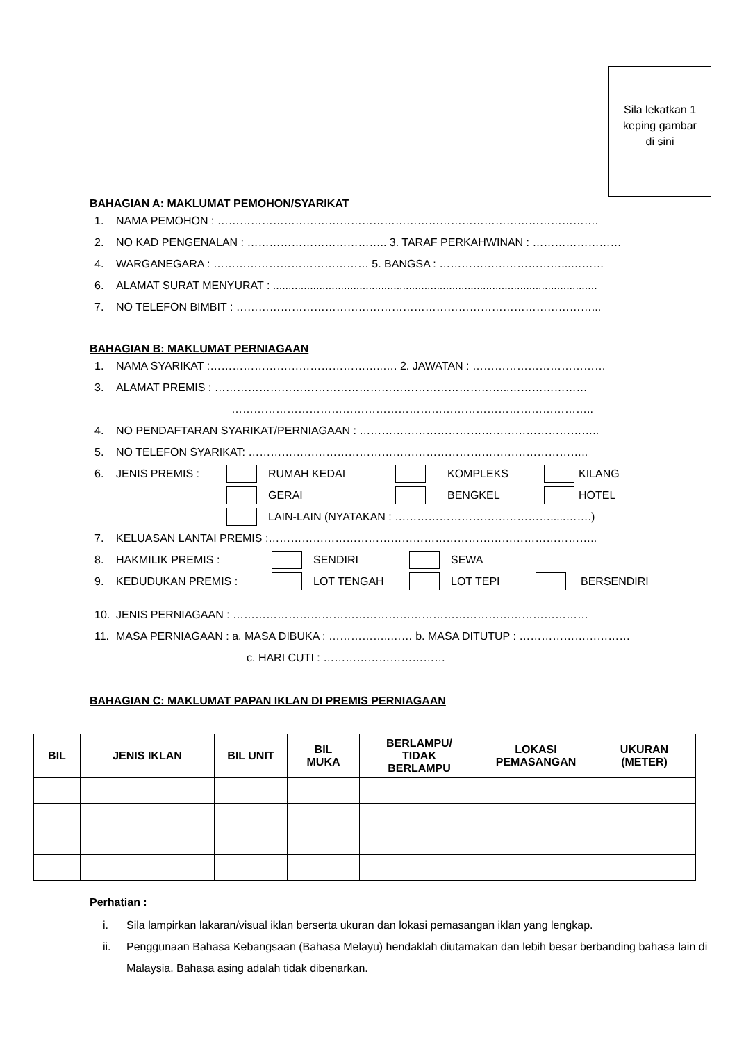Sila lekatkan 1
keping gambar
di sini
BAHAGIAN A: MAKLUMAT PEMOHON/SYARIKAT
1. NAMA PEMOHON : ………………………………………………………………………………………….
2. NO KAD PENGENALAN : ……………………………….. 3. TARAF PERKAHWINAN : ……………………
4. WARGANEGARA : …………………………………… 5. BANGSA : ……………………………...………
6. ALAMAT SURAT MENYURAT : .........................................................................................................
7. NO TELEFON BIMBIT : ……………………………………………………………………………………...
BAHAGIAN B: MAKLUMAT PERNIAGAAN
1. NAMA SYARIKAT :………………………………………..…. 2. JAWATAN : ………………………………
3. ALAMAT PREMIS : ……………………………………………………………………..…………………
……………………………………………………………………………………..
4. NO PENDAFTARAN SYARIKAT/PERNIAGAAN : ………………………………………………………..
5. NO TELEFON SYARIKAT: ………………………………………………………………………………..
6. JENIS PREMIS : RUMAH KEDAI KOMPLEKS KILANG
GERAI BENGKEL HOTEL
LAIN-LAIN (NYATAKAN : …………………………………….....…….)
7. KELUASAN LANTAI PREMIS :……………………………………………………………………………..
8. HAKMILIK PREMIS : SENDIRI SEWA
9. KEDUDUKAN PREMIS : LOT TENGAH LOT TEPI BERSENDIRI
10. JENIS PERNIAGAAN : ……………………………………………………………………………………
11. MASA PERNIAGAAN : a. MASA DIBUKA : ……………..…… b. MASA DITUTUP : …………………………
c. HARI CUTI : ……………………………
BAHAGIAN C: MAKLUMAT PAPAN IKLAN DI PREMIS PERNIAGAAN
| BIL | JENIS IKLAN | BIL UNIT | BIL MUKA | BERLAMPU/ TIDAK BERLAMPU | LOKASI PEMASANGAN | UKURAN (METER) |
| --- | --- | --- | --- | --- | --- | --- |
Perhatian :
i. Sila lampirkan lakaran/visual iklan berserta ukuran dan lokasi pemasangan iklan yang lengkap.
ii. Penggunaan Bahasa Kebangsaan (Bahasa Melayu) hendaklah diutamakan dan lebih besar berbanding bahasa lain di Malaysia. Bahasa asing adalah tidak dibenarkan.